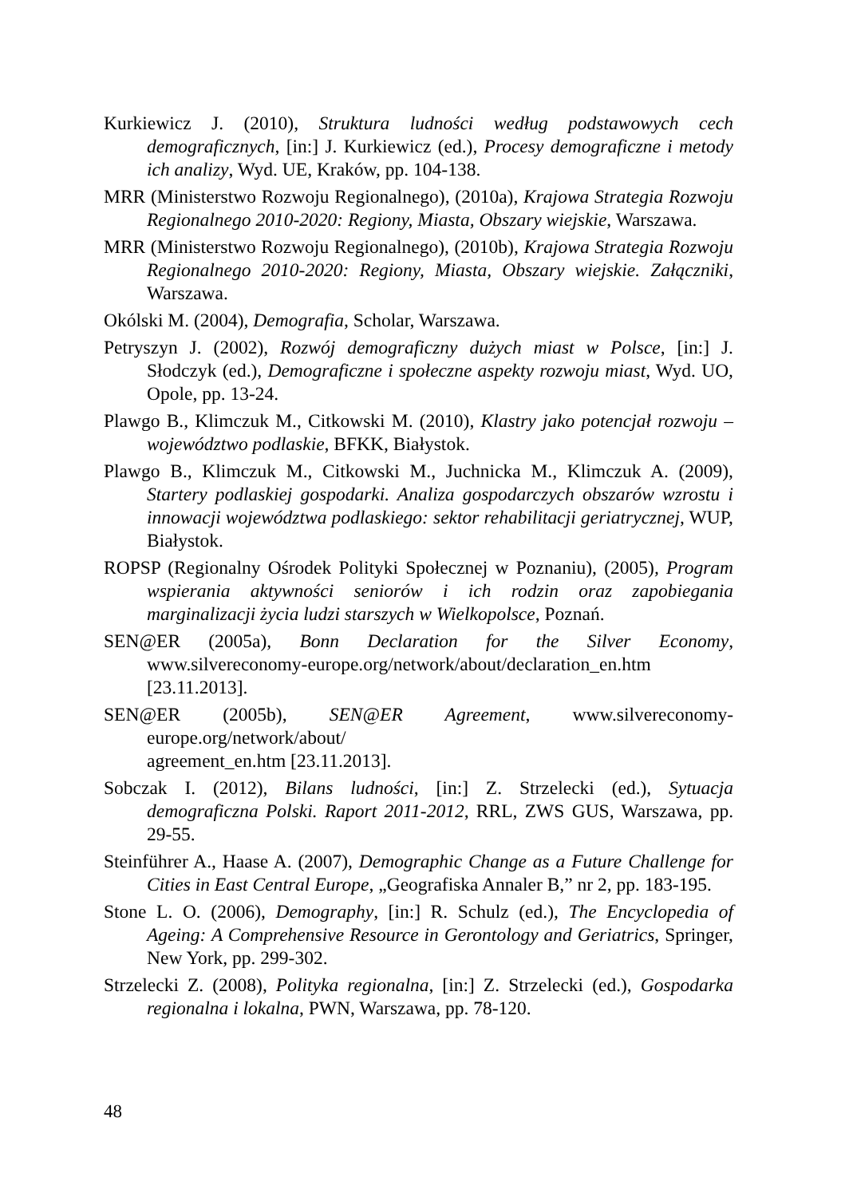Kurkiewicz J. (2010), Struktura ludności według podstawowych cech demograficznych, [in:] J. Kurkiewicz (ed.), Procesy demograficzne i metody ich analizy, Wyd. UE, Kraków, pp. 104-138.
MRR (Ministerstwo Rozwoju Regionalnego), (2010a), Krajowa Strategia Rozwoju Regionalnego 2010-2020: Regiony, Miasta, Obszary wiejskie, Warszawa.
MRR (Ministerstwo Rozwoju Regionalnego), (2010b), Krajowa Strategia Rozwoju Regionalnego 2010-2020: Regiony, Miasta, Obszary wiejskie. Załączniki, Warszawa.
Okólski M. (2004), Demografia, Scholar, Warszawa.
Petryszyn J. (2002), Rozwój demograficzny dużych miast w Polsce, [in:] J. Słodczyk (ed.), Demograficzne i społeczne aspekty rozwoju miast, Wyd. UO, Opole, pp. 13-24.
Plawgo B., Klimczuk M., Citkowski M. (2010), Klastry jako potencjał rozwoju – województwo podlaskie, BFKK, Białystok.
Plawgo B., Klimczuk M., Citkowski M., Juchnicka M., Klimczuk A. (2009), Startery podlaskiej gospodarki. Analiza gospodarczych obszarów wzrostu i innowacji województwa podlaskiego: sektor rehabilitacji geriatrycznej, WUP, Białystok.
ROPSP (Regionalny Ośrodek Polityki Społecznej w Poznaniu), (2005), Program wspierania aktywności seniorów i ich rodzin oraz zapobiegania marginalizacji życia ludzi starszych w Wielkopolsce, Poznań.
SEN@ER (2005a), Bonn Declaration for the Silver Economy, www.silvereconomy-europe.org/network/about/declaration_en.htm [23.11.2013].
SEN@ER (2005b), SEN@ER Agreement, www.silvereconomy-europe.org/network/about/
agreement_en.htm [23.11.2013].
Sobczak I. (2012), Bilans ludności, [in:] Z. Strzelecki (ed.), Sytuacja demograficzna Polski. Raport 2011-2012, RRL, ZWS GUS, Warszawa, pp. 29-55.
Steinführer A., Haase A. (2007), Demographic Change as a Future Challenge for Cities in East Central Europe, „Geografiska Annaler B,” nr 2, pp. 183-195.
Stone L. O. (2006), Demography, [in:] R. Schulz (ed.), The Encyclopedia of Ageing: A Comprehensive Resource in Gerontology and Geriatrics, Springer, New York, pp. 299-302.
Strzelecki Z. (2008), Polityka regionalna, [in:] Z. Strzelecki (ed.), Gospodarka regionalna i lokalna, PWN, Warszawa, pp. 78-120.
48